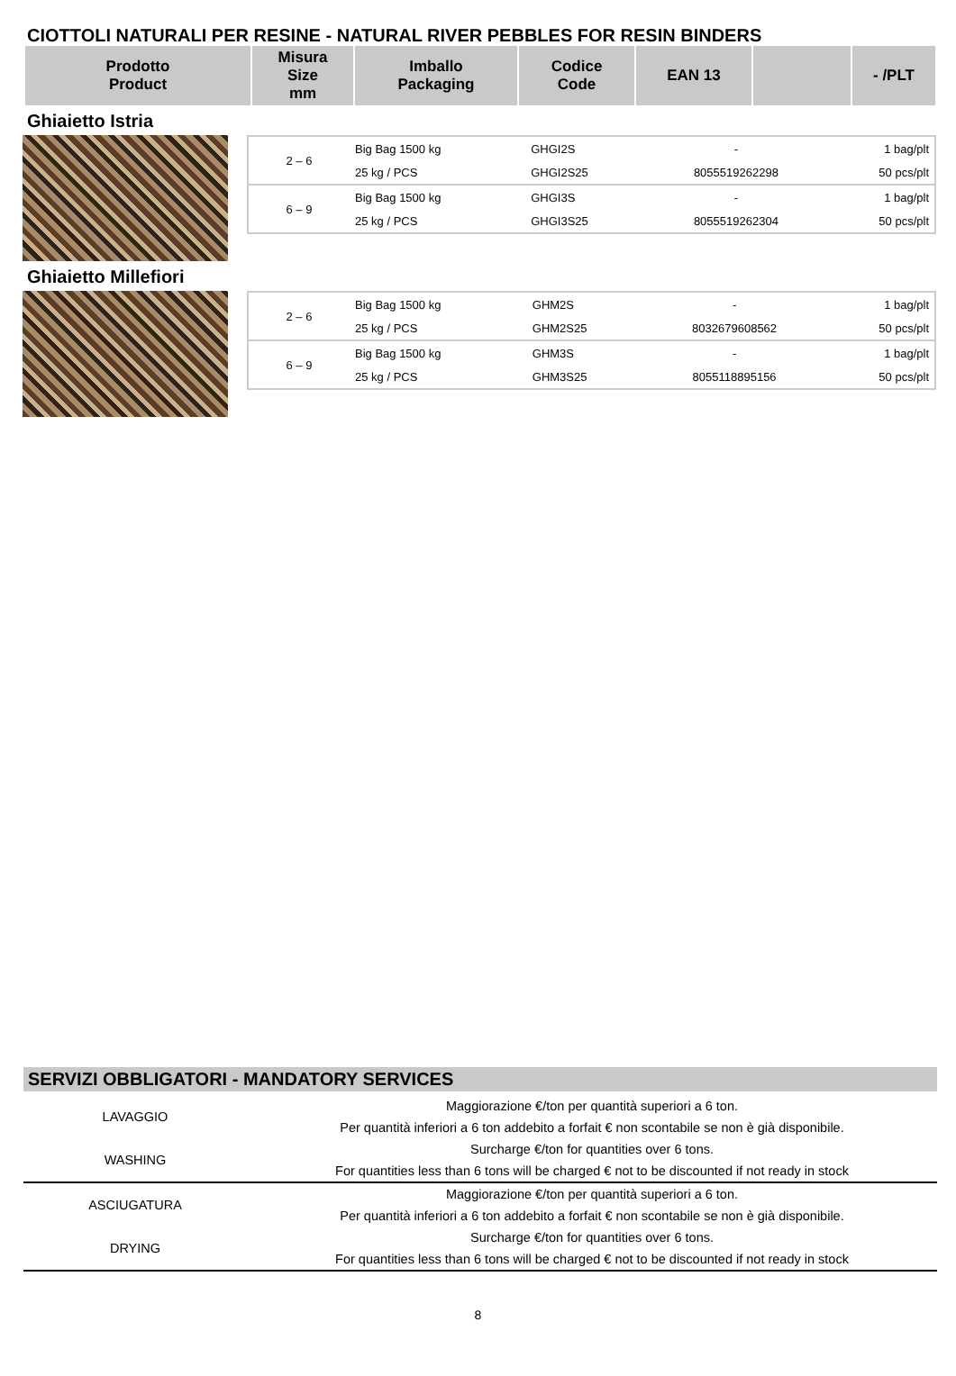CIOTTOLI NATURALI PER RESINE - NATURAL RIVER PEBBLES FOR RESIN BINDERS
| Prodotto Product | Misura Size mm | Imballo Packaging | Codice Code | EAN 13 | | - /PLT |
| --- | --- | --- | --- | --- | --- | --- |
Ghiaietto Istria
| 2 – 6 | Big Bag 1500 kg | GHGI2S | - | 1 bag/plt |
| | 25 kg / PCS | GHGI2S25 | 8055519262298 | 50 pcs/plt |
| 6 – 9 | Big Bag 1500 kg | GHGI3S | - | 1 bag/plt |
| | 25 kg / PCS | GHGI3S25 | 8055519262304 | 50 pcs/plt |
Ghiaietto Millefiori
| 2 – 6 | Big Bag 1500 kg | GHM2S | - | 1 bag/plt |
| | 25 kg / PCS | GHM2S25 | 8032679608562 | 50 pcs/plt |
| 6 – 9 | Big Bag 1500 kg | GHM3S | - | 1 bag/plt |
| | 25 kg / PCS | GHM3S25 | 8055118895156 | 50 pcs/plt |
SERVIZI OBBLIGATORI - MANDATORY SERVICES
| LAVAGGIO | Maggiorazione €/ton per quantità superiori a 6 ton. |
| | Per quantità inferiori a 6 ton addebito a forfait € non scontabile se non è già disponibile. |
| WASHING | Surcharge €/ton for quantities over 6 tons. |
| | For quantities less than 6 tons will be charged € not to be discounted if not ready in stock |
| ASCIUGATURA | Maggiorazione €/ton per quantità superiori a 6 ton. |
| | Per quantità inferiori a 6 ton addebito a forfait € non scontabile se non è già disponibile. |
| DRYING | Surcharge €/ton for quantities over 6 tons. |
| | For quantities less than 6 tons will be charged € not to be discounted if not ready in stock |
8